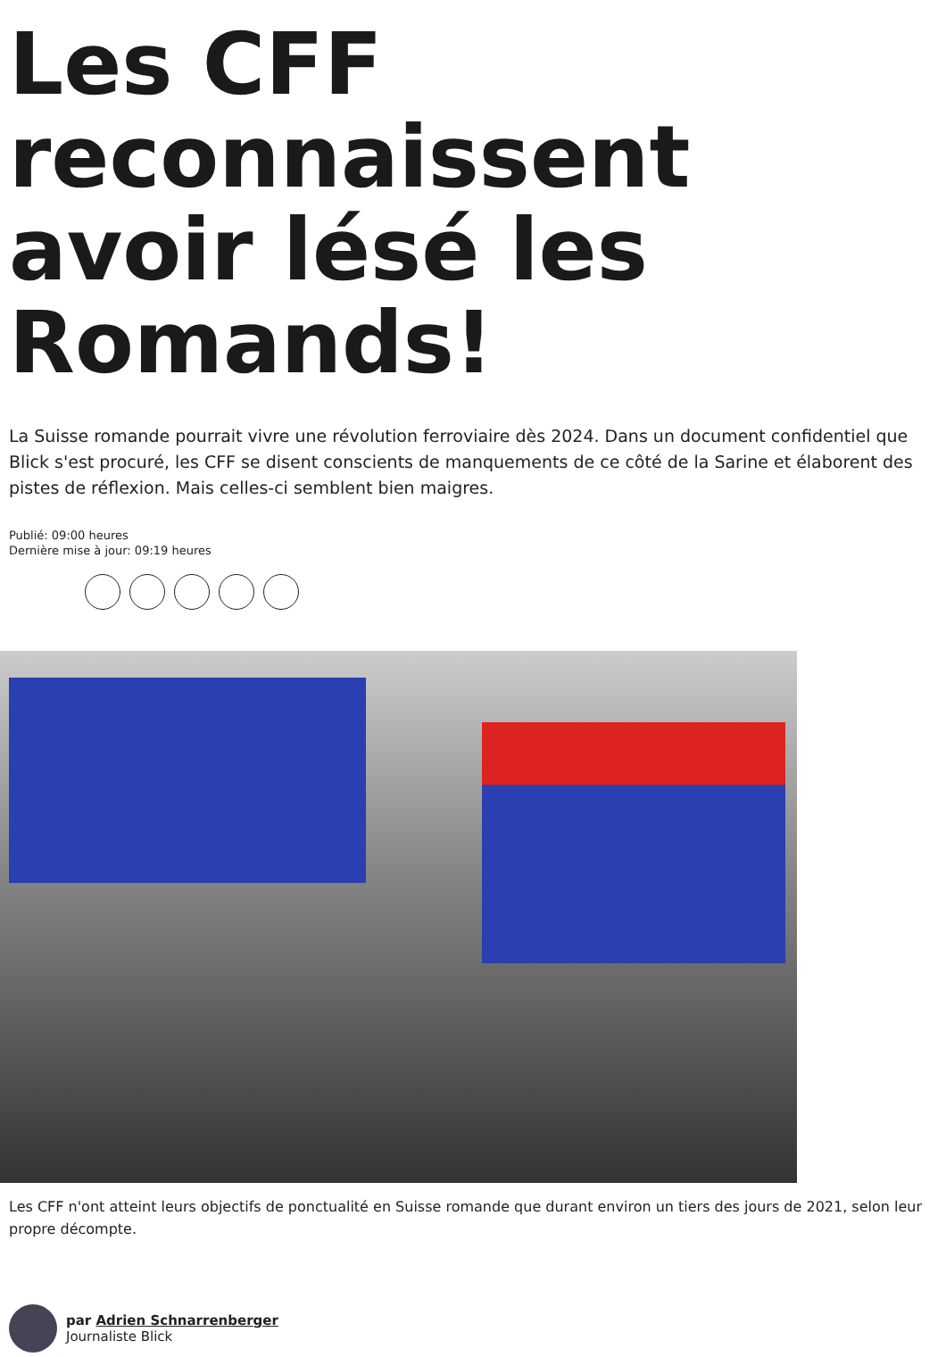Les CFF reconnaissent avoir lésé les Romands!
La Suisse romande pourrait vivre une révolution ferroviaire dès 2024. Dans un document confidentiel que Blick s'est procuré, les CFF se disent conscients de manquements de ce côté de la Sarine et élaborent des pistes de réflexion. Mais celles-ci semblent bien maigres.
Publié: 09:00 heures
Dernière mise à jour: 09:19 heures
Les CFF n'ont atteint leurs objectifs de ponctualité en Suisse romande que durant environ un tiers des jours de 2021, selon leur propre décompte.
par Adrien Schnarrenberger
Journaliste Blick